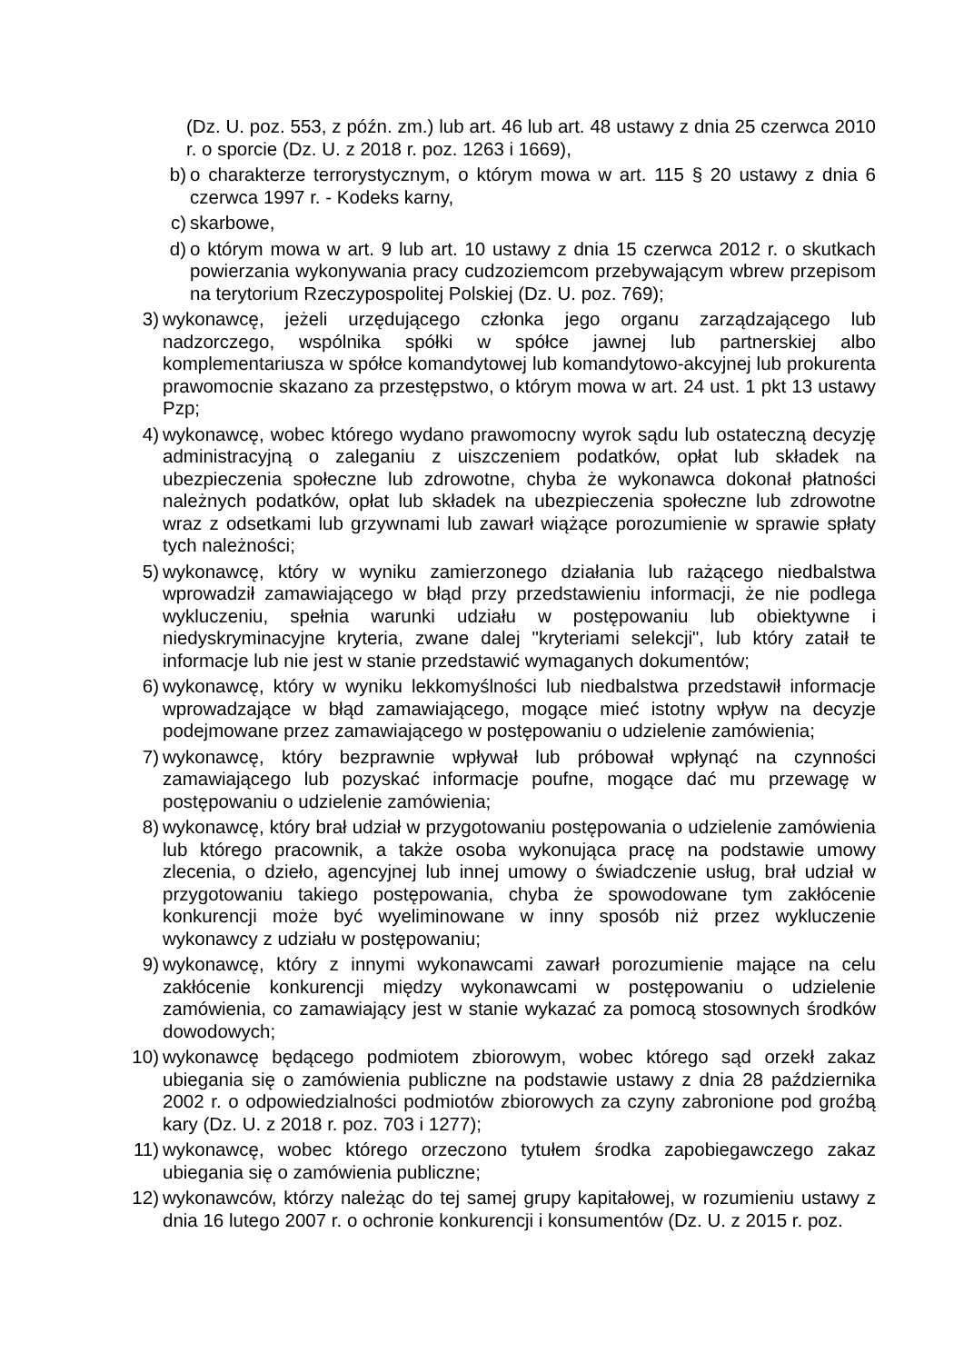(Dz. U. poz. 553, z późn. zm.) lub art. 46 lub art. 48 ustawy z dnia 25 czerwca 2010 r. o sporcie (Dz. U. z 2018 r. poz. 1263 i 1669),
b) o charakterze terrorystycznym, o którym mowa w art. 115 § 20 ustawy z dnia 6 czerwca 1997 r. - Kodeks karny,
c) skarbowe,
d) o którym mowa w art. 9 lub art. 10 ustawy z dnia 15 czerwca 2012 r. o skutkach powierzania wykonywania pracy cudzoziemcom przebywającym wbrew przepisom na terytorium Rzeczypospolitej Polskiej (Dz. U. poz. 769);
3) wykonawcę, jeżeli urzędującego członka jego organu zarządzającego lub nadzorczego, wspólnika spółki w spółce jawnej lub partnerskiej albo komplementariusza w spółce komandytowej lub komandytowo-akcyjnej lub prokurenta prawomocnie skazano za przestępstwo, o którym mowa w art. 24 ust. 1 pkt 13 ustawy Pzp;
4) wykonawcę, wobec którego wydano prawomocny wyrok sądu lub ostateczną decyzję administracyjną o zaleganiu z uiszczeniem podatków, opłat lub składek na ubezpieczenia społeczne lub zdrowotne, chyba że wykonawca dokonał płatności należnych podatków, opłat lub składek na ubezpieczenia społeczne lub zdrowotne wraz z odsetkami lub grzywnami lub zawarł wiążące porozumienie w sprawie spłaty tych należności;
5) wykonawcę, który w wyniku zamierzonego działania lub rażącego niedbalstwa wprowadził zamawiającego w błąd przy przedstawieniu informacji, że nie podlega wykluczeniu, spełnia warunki udziału w postępowaniu lub obiektywne i niedyskryminacyjne kryteria, zwane dalej "kryteriami selekcji", lub który zataił te informacje lub nie jest w stanie przedstawić wymaganych dokumentów;
6) wykonawcę, który w wyniku lekkomyślności lub niedbalstwa przedstawił informacje wprowadzające w błąd zamawiającego, mogące mieć istotny wpływ na decyzje podejmowane przez zamawiającego w postępowaniu o udzielenie zamówienia;
7) wykonawcę, który bezprawnie wpływał lub próbował wpłynąć na czynności zamawiającego lub pozyskać informacje poufne, mogące dać mu przewagę w postępowaniu o udzielenie zamówienia;
8) wykonawcę, który brał udział w przygotowaniu postępowania o udzielenie zamówienia lub którego pracownik, a także osoba wykonująca pracę na podstawie umowy zlecenia, o dzieło, agencyjnej lub innej umowy o świadczenie usług, brał udział w przygotowaniu takiego postępowania, chyba że spowodowane tym zakłócenie konkurencji może być wyeliminowane w inny sposób niż przez wykluczenie wykonawcy z udziału w postępowaniu;
9) wykonawcę, który z innymi wykonawcami zawarł porozumienie mające na celu zakłócenie konkurencji między wykonawcami w postępowaniu o udzielenie zamówienia, co zamawiający jest w stanie wykazać za pomocą stosownych środków dowodowych;
10) wykonawcę będącego podmiotem zbiorowym, wobec którego sąd orzekł zakaz ubiegania się o zamówienia publiczne na podstawie ustawy z dnia 28 października 2002 r. o odpowiedzialności podmiotów zbiorowych za czyny zabronione pod groźbą kary (Dz. U. z 2018 r. poz. 703 i 1277);
11) wykonawcę, wobec którego orzeczono tytułem środka zapobiegawczego zakaz ubiegania się o zamówienia publiczne;
12) wykonawców, którzy należąc do tej samej grupy kapitałowej, w rozumieniu ustawy z dnia 16 lutego 2007 r. o ochronie konkurencji i konsumentów (Dz. U. z 2015 r. poz.